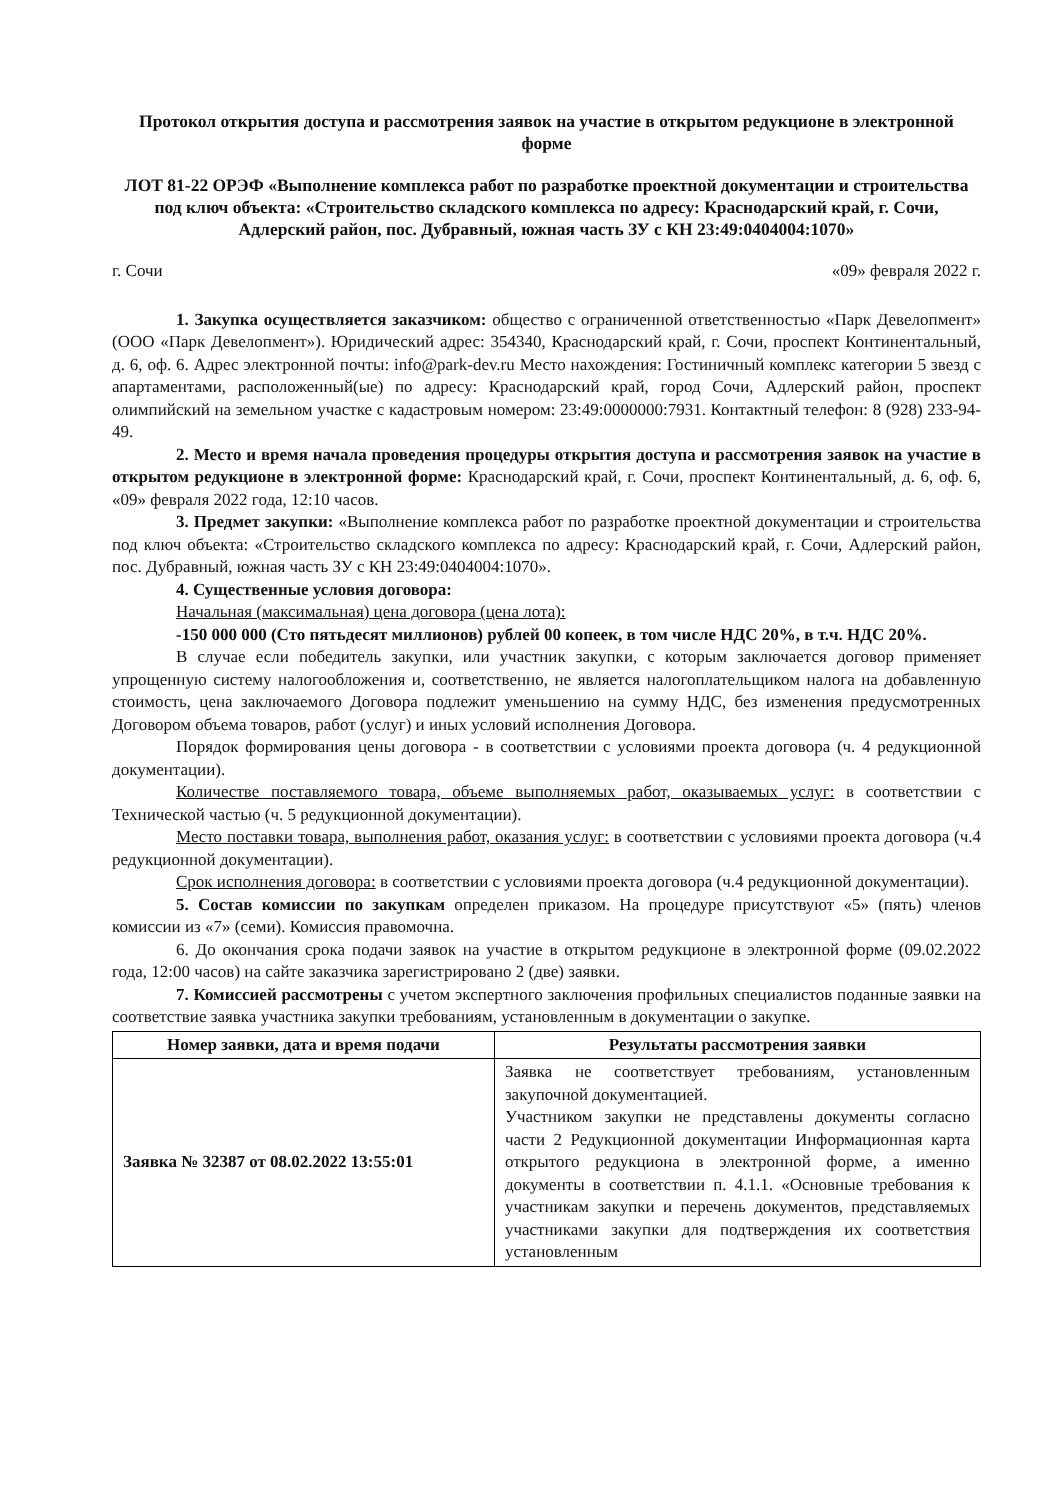Протокол открытия доступа и рассмотрения заявок на участие в открытом редукционе в электронной форме
ЛОТ 81-22 ОРЭФ «Выполнение комплекса работ по разработке проектной документации и строительства под ключ объекта: «Строительство складского комплекса по адресу: Краснодарский край, г. Сочи, Адлерский район, пос. Дубравный, южная часть ЗУ с КН 23:49:0404004:1070»
г. Сочи «09» февраля 2022 г.
1. Закупка осуществляется заказчиком: общество с ограниченной ответственностью «Парк Девелопмент» (ООО «Парк Девелопмент»). Юридический адрес: 354340, Краснодарский край, г. Сочи, проспект Континентальный, д. 6, оф. 6. Адрес электронной почты: info@park-dev.ru Место нахождения: Гостиничный комплекс категории 5 звезд с апартаментами, расположенный(ые) по адресу: Краснодарский край, город Сочи, Адлерский район, проспект олимпийский на земельном участке с кадастровым номером: 23:49:0000000:7931. Контактный телефон: 8 (928) 233-94-49.
2. Место и время начала проведения процедуры открытия доступа и рассмотрения заявок на участие в открытом редукционе в электронной форме: Краснодарский край, г. Сочи, проспект Континентальный, д. 6, оф. 6, «09» февраля 2022 года, 12:10 часов.
3. Предмет закупки: «Выполнение комплекса работ по разработке проектной документации и строительства под ключ объекта: «Строительство складского комплекса по адресу: Краснодарский край, г. Сочи, Адлерский район, пос. Дубравный, южная часть ЗУ с КН 23:49:0404004:1070».
4. Существенные условия договора:
Начальная (максимальная) цена договора (цена лота):
-150 000 000 (Сто пятьдесят миллионов) рублей 00 копеек, в том числе НДС 20%, в т.ч. НДС 20%.
В случае если победитель закупки, или участник закупки, с которым заключается договор применяет упрощенную систему налогообложения и, соответственно, не является налогоплательщиком налога на добавленную стоимость, цена заключаемого Договора подлежит уменьшению на сумму НДС, без изменения предусмотренных Договором объема товаров, работ (услуг) и иных условий исполнения Договора.
Порядок формирования цены договора - в соответствии с условиями проекта договора (ч. 4 редукционной документации).
Количестве поставляемого товара, объеме выполняемых работ, оказываемых услуг: в соответствии с Технической частью (ч. 5 редукционной документации).
Место поставки товара, выполнения работ, оказания услуг: в соответствии с условиями проекта договора (ч.4 редукционной документации).
Срок исполнения договора: в соответствии с условиями проекта договора (ч.4 редукционной документации).
5. Состав комиссии по закупкам определен приказом. На процедуре присутствуют «5» (пять) членов комиссии из «7» (семи). Комиссия правомочна.
6. До окончания срока подачи заявок на участие в открытом редукционе в электронной форме (09.02.2022 года, 12:00 часов) на сайте заказчика зарегистрировано 2 (две) заявки.
7. Комиссией рассмотрены с учетом экспертного заключения профильных специалистов поданные заявки на соответствие заявка участника закупки требованиям, установленным в документации о закупке.
| Номер заявки, дата и время подачи | Результаты рассмотрения заявки |
| --- | --- |
| Заявка № 32387 от 08.02.2022 13:55:01 | Заявка не соответствует требованиям, установленным закупочной документацией. Участником закупки не представлены документы согласно части 2 Редукционной документации Информационная карта открытого редукциона в электронной форме, а именно документы в соответствии п. 4.1.1. «Основные требования к участникам закупки и перечень документов, представляемых участниками закупки для подтверждения их соответствия установленным |